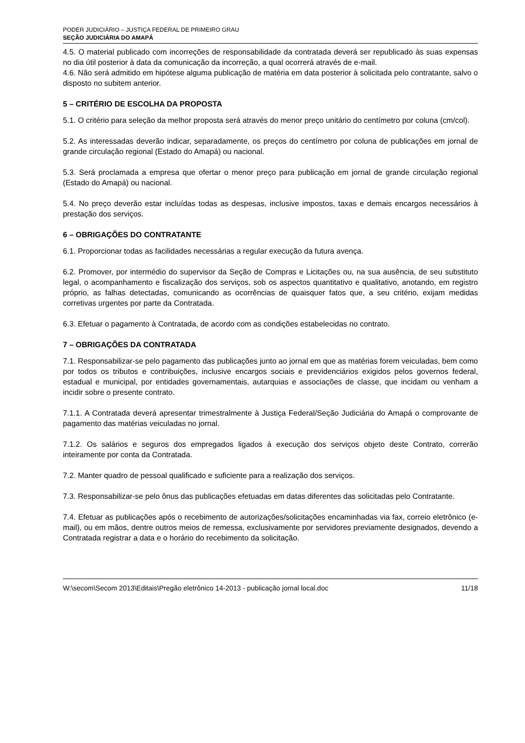PODER JUDICIÁRIO – JUSTIÇA FEDERAL DE PRIMEIRO GRAU
SEÇÃO JUDICIÁRIA DO AMAPÁ
4.5. O material publicado com incorreções de responsabilidade da contratada deverá ser republicado às suas expensas no dia útil posterior à data da comunicação da incorreção, a qual ocorrerá através de e-mail.
4.6. Não será admitido em hipótese alguma publicação de matéria em data posterior à solicitada pelo contratante, salvo o disposto no subitem anterior.
5 – CRITÉRIO DE ESCOLHA DA PROPOSTA
5.1. O critério para seleção da melhor proposta será através do menor preço unitário do centímetro por coluna (cm/col).
5.2. As interessadas deverão indicar, separadamente, os preços do centímetro por coluna de publicações em jornal de grande circulação regional (Estado do Amapá) ou nacional.
5.3. Será proclamada a empresa que ofertar o menor preço para publicação em jornal de grande circulação regional (Estado do Amapá) ou nacional.
5.4. No preço deverão estar incluídas todas as despesas, inclusive impostos, taxas e demais encargos necessários à prestação dos serviços.
6 – OBRIGAÇÕES DO CONTRATANTE
6.1. Proporcionar todas as facilidades necessárias a regular execução da futura avença.
6.2. Promover, por intermédio do supervisor da Seção de Compras e Licitações ou, na sua ausência, de seu substituto legal, o acompanhamento e fiscalização dos serviços, sob os aspectos quantitativo e qualitativo, anotando, em registro próprio, as falhas detectadas, comunicando as ocorrências de quaisquer fatos que, a seu critério, exijam medidas corretivas urgentes por parte da Contratada.
6.3. Efetuar o pagamento à Contratada, de acordo com as condições estabelecidas no contrato.
7 – OBRIGAÇÕES DA CONTRATADA
7.1. Responsabilizar-se pelo pagamento das publicações junto ao jornal em que as matérias forem veiculadas, bem como por todos os tributos e contribuições, inclusive encargos sociais e previdenciários exigidos pelos governos federal, estadual e municipal, por entidades governamentais, autarquias e associações de classe, que incidam ou venham a incidir sobre o presente contrato.
7.1.1. A Contratada deverá apresentar trimestralmente à Justiça Federal/Seção Judiciária do Amapá o comprovante de pagamento das matérias veiculadas no jornal.
7.1.2. Os salários e seguros dos empregados ligados à execução dos serviços objeto deste Contrato, correrão inteiramente por conta da Contratada.
7.2. Manter quadro de pessoal qualificado e suficiente para a realização dos serviços.
7.3. Responsabilizar-se pelo ônus das publicações efetuadas em datas diferentes das solicitadas pelo Contratante.
7.4. Efetuar as publicações após o recebimento de autorizações/solicitações encaminhadas via fax, correio eletrônico (e-mail), ou em mãos, dentre outros meios de remessa, exclusivamente por servidores previamente designados, devendo a Contratada registrar a data e o horário do recebimento da solicitação.
W:\secom\Secom 2013\Editais\Pregão eletrônico 14-2013 - publicação jornal local.doc 11/18